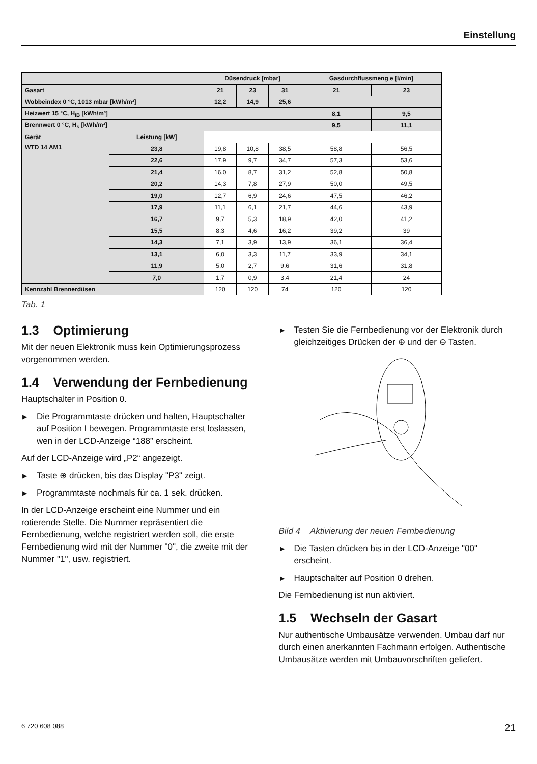Einstellung
| | | Düsendruck [mbar] | | | Gasdurchflussmeng e [l/min] | |
| --- | --- | --- | --- | --- | --- | --- |
| Gasart | | 21 | 23 | 31 | 21 | 23 |
| Wobbeindex 0 °C, 1013 mbar [kWh/m³] | | 12,2 | 14,9 | 25,6 | | |
| Heizwert 15 °C, H<sub>iB</sub> [kWh/m³] | | | | | 8,1 | 9,5 |
| Brennwert 0 °C, H<sub>s</sub> [kWh/m³] | | | | | 9,5 | 11,1 |
| Gerät | Leistung [kW] | | | | | |
| WTD 14 AM1 | 23,8 | 19,8 | 10,8 | 38,5 | 58,8 | 56,5 |
| | 22,6 | 17,9 | 9,7 | 34,7 | 57,3 | 53,6 |
| | 21,4 | 16,0 | 8,7 | 31,2 | 52,8 | 50,8 |
| | 20,2 | 14,3 | 7,8 | 27,9 | 50,0 | 49,5 |
| | 19,0 | 12,7 | 6,9 | 24,6 | 47,5 | 46,2 |
| | 17,9 | 11,1 | 6,1 | 21,7 | 44,6 | 43,9 |
| | 16,7 | 9,7 | 5,3 | 18,9 | 42,0 | 41,2 |
| | 15,5 | 8,3 | 4,6 | 16,2 | 39,2 | 39 |
| | 14,3 | 7,1 | 3,9 | 13,9 | 36,1 | 36,4 |
| | 13,1 | 6,0 | 3,3 | 11,7 | 33,9 | 34,1 |
| | 11,9 | 5,0 | 2,7 | 9,6 | 31,6 | 31,8 |
| | 7,0 | 1,7 | 0,9 | 3,4 | 21,4 | 24 |
| Kennzahl Brennerdüsen | | 120 | 120 | 74 | 120 | 120 |
Tab. 1
1.3 Optimierung
Mit der neuen Elektronik muss kein Optimierungsprozess vorgenommen werden.
1.4 Verwendung der Fernbedienung
Hauptschalter in Position 0.
▶ Die Programmtaste drücken und halten, Hauptschalter auf Position I bewegen. Programmtaste erst loslassen, wen in der LCD-Anzeige “188” erscheint.
Auf der LCD-Anzeige wird „P2“ angezeigt.
▶ Taste ⊕ drücken, bis das Display "P3" zeigt.
▶ Programmtaste nochmals für ca. 1 sek. drücken.
In der LCD-Anzeige erscheint eine Nummer und ein rotierende Stelle. Die Nummer repräsentiert die Fernbedienung, welche registriert werden soll, die erste Fernbedienung wird mit der Nummer "0", die zweite mit der Nummer "1", usw. registriert.
▶ Testen Sie die Fernbedienung vor der Elektronik durch gleichzeitiges Drücken der ⊕ und der ⊖ Tasten.
Bild 4 Aktivierung der neuen Fernbedienung
▶ Die Tasten drücken bis in der LCD-Anzeige "00" erscheint.
▶ Hauptschalter auf Position 0 drehen.
Die Fernbedienung ist nun aktiviert.
1.5 Wechseln der Gasart
Nur authentische Umbausätze verwenden. Umbau darf nur durch einen anerkannten Fachmann erfolgen. Authentische Umbausätze werden mit Umbauvorschriften geliefert.
6 720 608 088 21